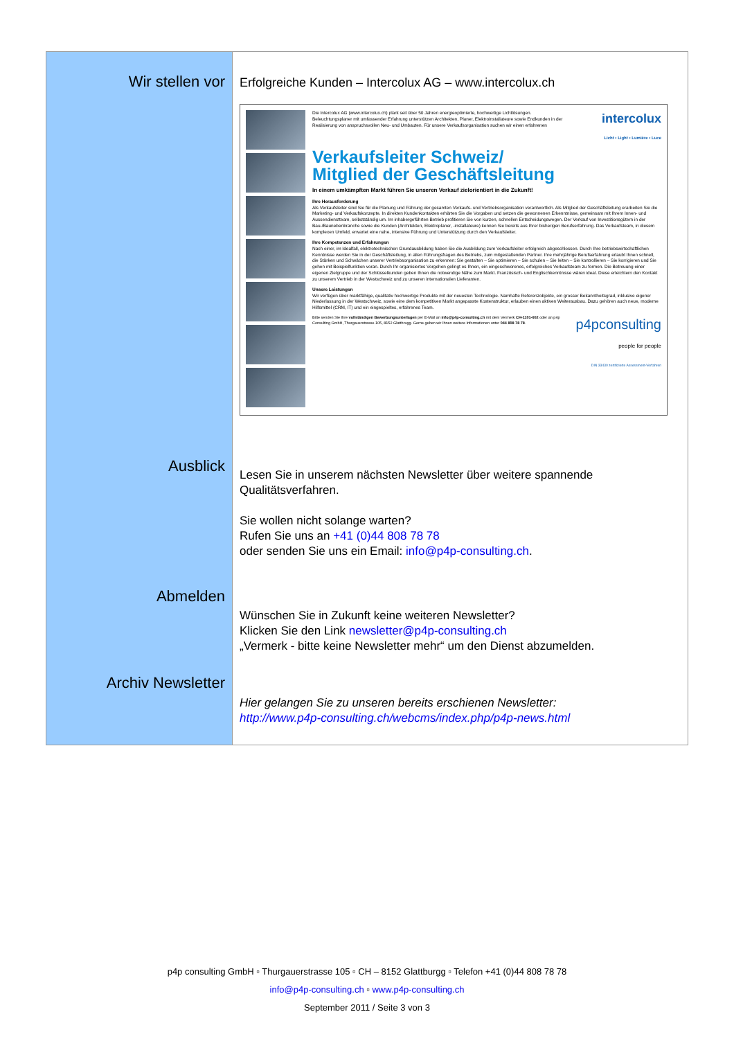Wir stellen vor
Ausblick
Abmelden
Archiv Newsletter
Erfolgreiche Kunden – Intercolux AG – www.intercolux.ch
Die Intercolux AG (www.intercolux.ch) plant seit über 50 Jahren energieoptimierte, hochwertige Lichtlösungen. Beleuchtungsplaner mit umfassender Erfahrung unterstützen Architekten, Planer, Elektroinstallateure sowie Endkunden in der Realisierung von anspruchsvollen Neu- und Umbauten. Für unsere Verkaufsorganisation suchen wir einen erfahrenen
intercolux
Licht • Light • Lumière • Luce
Verkaufsleiter Schweiz/
Mitglied der Geschäftsleitung
In einem umkämpften Markt führen Sie unseren Verkauf zielorientiert in die Zukunft!
Ihre Herausforderung
Als Verkaufsleiter sind Sie für die Planung und Führung der gesamten Verkaufs- und Vertriebsorganisation verantwortlich. Als Mitglied der Geschäftsleitung erarbeiten Sie die Marketing- und Verkaufskonzepte. In direkten Kundenkontakten erhärten Sie die Vorgaben und setzen die gewonnenen Erkenntnisse, gemeinsam mit Ihrem Innen- und Aussendienstteam, selbstständig um. Im inhabergeführten Betrieb profitieren Sie von kurzen, schnellen Entscheidungswegen. Der Verkauf von Investitionsgütern in der Bau-/Baunebenbranche sowie die Kunden (Architekten, Elektroplaner, -installateure) kennen Sie bereits aus Ihrer bisherigen Berufserfahrung. Das Verkaufsteam, in diesem komplexen Umfeld, erwartet eine nahe, intensive Führung und Unterstützung durch den Verkaufsleiter.
Ihre Kompetenzen und Erfahrungen
Nach einer, im Idealfall, elektrotechnischen Grundausbildung haben Sie die Ausbildung zum Verkaufsleiter erfolgreich abgeschlossen. Durch Ihre betriebswirtschaftlichen Kenntnisse werden Sie in der Geschäftsleitung, in allen Führungsfragen des Betriebs, zum mitgestaltenden Partner. Ihre mehrjährige Berufserfahrung erlaubt Ihnen schnell, die Stärken und Schwächen unserer Vertriebsorganisation zu erkennen: Sie gestalten – Sie optimieren – Sie schulen – Sie leiten – Sie kontrollieren – Sie korrigieren und Sie gehen mit Beispielfunktion voran. Durch Ihr organisiertes Vorgehen gelingt es Ihnen, ein eingeschworenes, erfolgreiches Verkaufsteam zu formen. Die Betreuung einer eigenen Zielgruppe und der Schlüsselkunden geben Ihnen die notwendige Nähe zum Markt. Französisch- und Englischkenntnisse wären ideal. Diese erleichtern den Kontakt zu unserem Vertrieb in der Westschweiz und zu unseren internationalen Lieferanten.
Unsere Leistungen
Wir verfügen über marktfähige, qualitativ hochwertige Produkte mit der neuesten Technologie. Namhafte Referenzobjekte, ein grosser Bekanntheitsgrad, inklusive eigener Niederlassung in der Westschweiz, sowie eine dem kompetitiven Markt angepasste Kostenstruktur, erlauben einen aktiven Weiterausbau. Dazu gehören auch neue, moderne Hilfsmittel (CRM, IT) und ein eingespieltes, erfahrenes Team.
Bitte senden Sie Ihre vollständigen Bewerbungsunterlagen per E-Mail an info@p4p-consulting.ch mit dem Vermerk CH-1101-602 oder an p4p Consulting GmbH, Thurgauerstrasse 105, 8152 Glattbrugg. Gerne geben wir Ihnen weitere Informationen unter 044 808 78 78.
p4pconsulting
people for people
DIN 33430 zertifizierte Assessment-Verfahren
Lesen Sie in unserem nächsten Newsletter über weitere spannende Qualitätsverfahren.
Sie wollen nicht solange warten?
Rufen Sie uns an +41 (0)44 808 78 78
oder senden Sie uns ein Email: info@p4p-consulting.ch.
Wünschen Sie in Zukunft keine weiteren Newsletter?
Klicken Sie den Link newsletter@p4p-consulting.ch
„Vermerk - bitte keine Newsletter mehr“ um den Dienst abzumelden.
Hier gelangen Sie zu unseren bereits erschienen Newsletter:
http://www.p4p-consulting.ch/webcms/index.php/p4p-news.html
p4p consulting GmbH ▫ Thurgauerstrasse 105 ▫ CH – 8152 Glattburgg ▫ Telefon +41 (0)44 808 78 78
info@p4p-consulting.ch ▫ www.p4p-consulting.ch
September 2011 / Seite 3 von 3